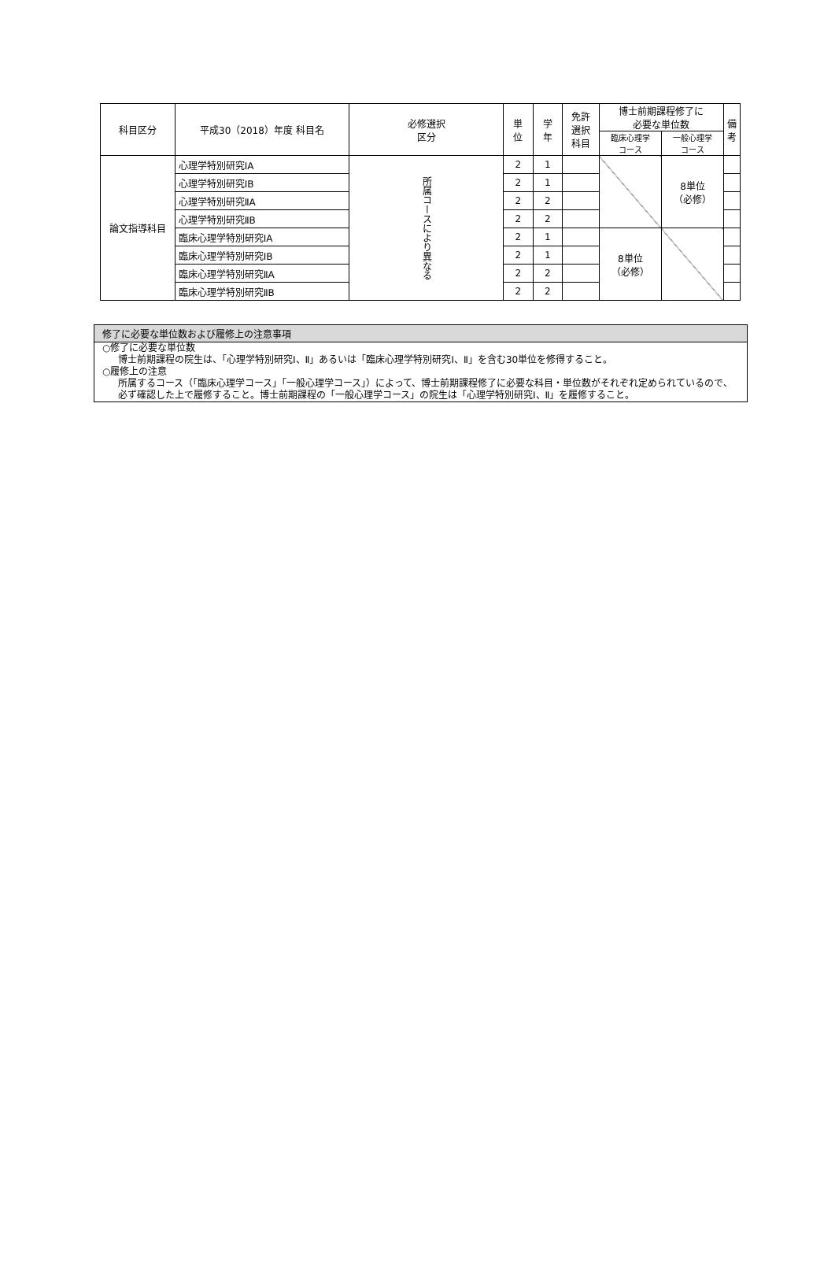| 科目区分 | 平成30（2018）年度 科目名 | 必修選択 区分 | 単 位 | 学 年 | 免許 選択 科目 | 博士前期課程修了に 必要な単位数 | | 備考 |
| --- | --- | --- | --- | --- | --- | --- | --- | --- |
| | | | | | | 臨床心理学 コース | 一般心理学 コース | |
| 論文指導科目 | 心理学特別研究ⅠA | 所属コースにより異なる | 2 | 1 | | | 8単位 （必修） | |
| | 心理学特別研究ⅠB | | 2 | 1 | | | | |
| | 心理学特別研究ⅡA | | 2 | 2 | | | | |
| | 心理学特別研究ⅡB | | 2 | 2 | | | | |
| | 臨床心理学特別研究ⅠA | | 2 | 1 | | 8単位 （必修） | | |
| | 臨床心理学特別研究ⅠB | | 2 | 1 | | | | |
| | 臨床心理学特別研究ⅡA | | 2 | 2 | | | | |
| | 臨床心理学特別研究ⅡB | | 2 | 2 | | | | |
修了に必要な単位数および履修上の注意事項
○修了に必要な単位数
博士前期課程の院生は、「心理学特別研究Ⅰ、Ⅱ」あるいは「臨床心理学特別研究Ⅰ、Ⅱ」を含む30単位を修得すること。
○履修上の注意
所属するコース（「臨床心理学コース」「一般心理学コース」）によって、博士前期課程修了に必要な科目・単位数がそれぞれ定められているので、必ず確認した上で履修すること。博士前期課程の「一般心理学コース」の院生は「心理学特別研究Ⅰ、Ⅱ」を履修すること。